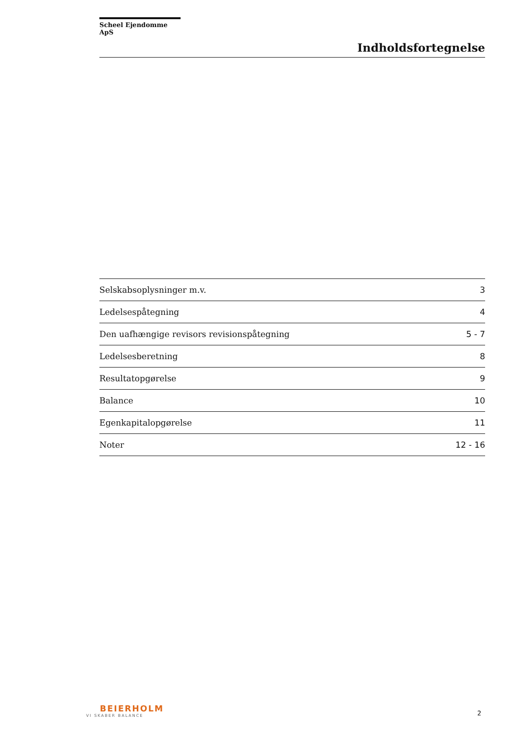Scheel Ejendomme ApS
Indholdsfortegnelse
| Selskabsoplysninger m.v. | 3 |
| Ledelsespåtegning | 4 |
| Den uafhængige revisors revisionspåtegning | 5 - 7 |
| Ledelsesberetning | 8 |
| Resultatopgørelse | 9 |
| Balance | 10 |
| Egenkapitalopgørelse | 11 |
| Noter | 12 - 16 |
BEIERHOLM
VI SKABER BALANCE
2